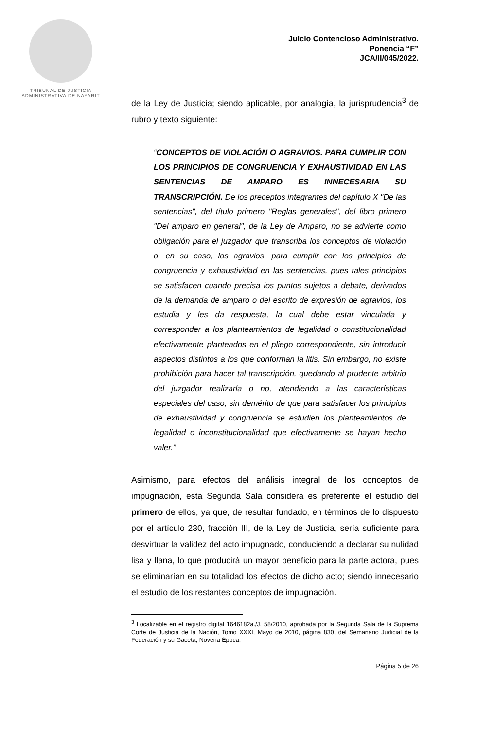TRIBUNAL DE JUSTICIA
ADMINISTRATIVA DE NAYARIT
Juicio Contencioso Administrativo.
Ponencia “F”
JCA/II/045/2022.
de la Ley de Justicia; siendo aplicable, por analogía, la jurisprudencia<sup>3</sup> de rubro y texto siguiente:
“CONCEPTOS DE VIOLACIÓN O AGRAVIOS. PARA CUMPLIR CON LOS PRINCIPIOS DE CONGRUENCIA Y EXHAUSTIVIDAD EN LAS SENTENCIAS DE AMPARO ES INNECESARIA SU TRANSCRIPCIÓN. De los preceptos integrantes del capítulo X "De las sentencias", del título primero "Reglas generales", del libro primero "Del amparo en general", de la Ley de Amparo, no se advierte como obligación para el juzgador que transcriba los conceptos de violación o, en su caso, los agravios, para cumplir con los principios de congruencia y exhaustividad en las sentencias, pues tales principios se satisfacen cuando precisa los puntos sujetos a debate, derivados de la demanda de amparo o del escrito de expresión de agravios, los estudia y les da respuesta, la cual debe estar vinculada y corresponder a los planteamientos de legalidad o constitucionalidad efectivamente planteados en el pliego correspondiente, sin introducir aspectos distintos a los que conforman la litis. Sin embargo, no existe prohibición para hacer tal transcripción, quedando al prudente arbitrio del juzgador realizarla o no, atendiendo a las características especiales del caso, sin demérito de que para satisfacer los principios de exhaustividad y congruencia se estudien los planteamientos de legalidad o inconstitucionalidad que efectivamente se hayan hecho valer.”
Asimismo, para efectos del análisis integral de los conceptos de impugnación, esta Segunda Sala considera es preferente el estudio del primero de ellos, ya que, de resultar fundado, en términos de lo dispuesto por el artículo 230, fracción III, de la Ley de Justicia, sería suficiente para desvirtuar la validez del acto impugnado, conduciendo a declarar su nulidad lisa y llana, lo que producirá un mayor beneficio para la parte actora, pues se eliminarían en su totalidad los efectos de dicho acto; siendo innecesario el estudio de los restantes conceptos de impugnación.
<sup>3</sup> Localizable en el registro digital 1646182a./J. 58/2010, aprobada por la Segunda Sala de la Suprema Corte de Justicia de la Nación, Tomo XXXI, Mayo de 2010, página 830, del Semanario Judicial de la Federación y su Gaceta, Novena Época.
Página 5 de 26